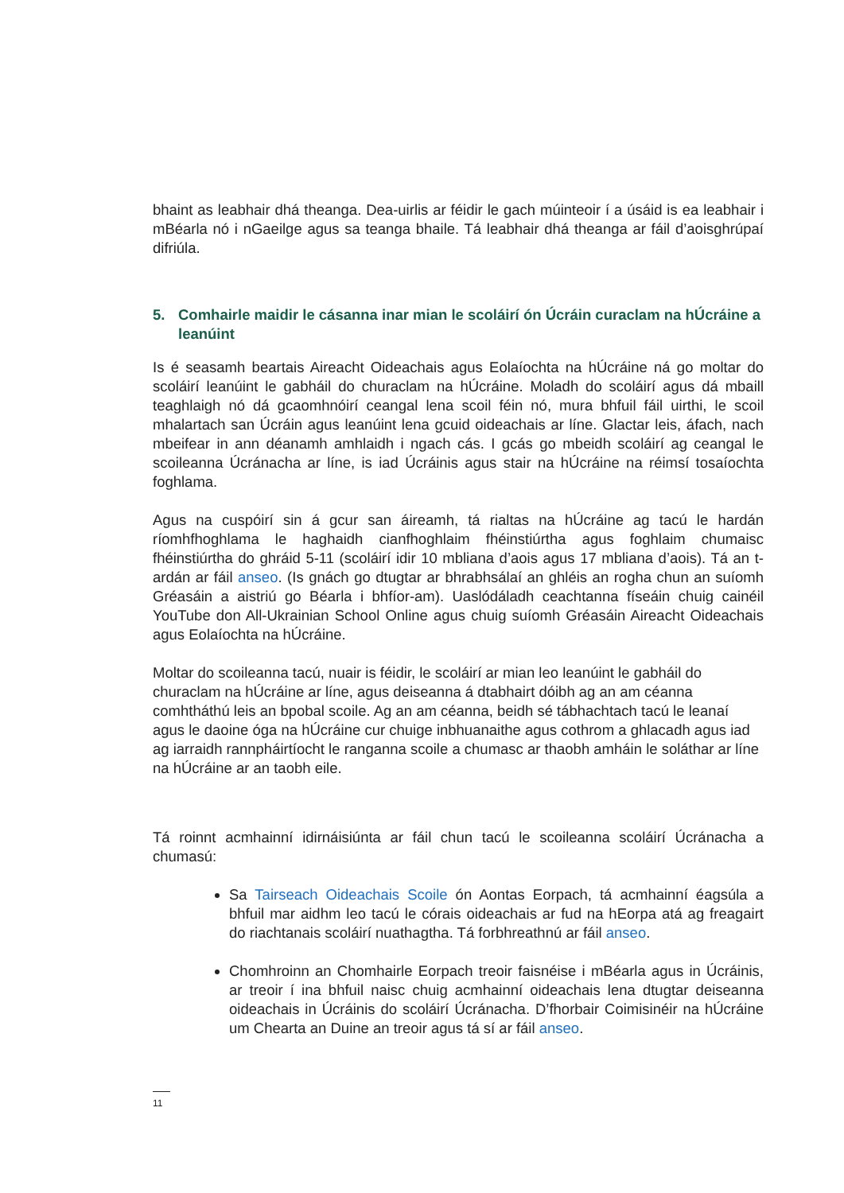bhaint as leabhair dhá theanga. Dea-uirlis ar féidir le gach múinteoir í a úsáid is ea leabhair i mBéarla nó i nGaeilge agus sa teanga bhaile. Tá leabhair dhá theanga ar fáil d’aoisghrúpaí difriúla.
5. Comhairle maidir le cásanna inar mian le scoláirí ón Úcráin curaclam na hÚcráine a leanúint
Is é seasamh beartais Aireacht Oideachais agus Eolaíochta na hÚcráine ná go moltar do scoláirí leanúint le gabháil do churaclam na hÚcráine. Moladh do scoláirí agus dá mbaill teaghlaigh nó dá gcaomhnóirí ceangal lena scoil féin nó, mura bhfuil fáil uirthi, le scoil mhalartach san Úcráin agus leanúint lena gcuid oideachais ar líne. Glactar leis, áfach, nach mbeifear in ann déanamh amhlaidh i ngach cás. I gcás go mbeidh scoláirí ag ceangal le scoileanna Úcránacha ar líne, is iad Úcráinis agus stair na hÚcráine na réimsí tosaíochta foghlama.
Agus na cuspóirí sin á gcur san áireamh, tá rialtas na hÚcráine ag tacú le hardán ríomhfhoghlama le haghaidh cianfhoghlaim fhéinstiúrtha agus foghlaim chumaisc fhéinstiúrtha do ghráid 5-11 (scoláirí idir 10 mbliana d’aois agus 17 mbliana d’aois). Tá an t-ardán ar fáil anseo. (Is gnách go dtugtar ar bhrabhsálaí an ghléis an rogha chun an suíomh Gréasáin a aistriú go Béarla i bhfíor-am). Uaslódáladh ceachtanna físeáin chuig cainéil YouTube don All-Ukrainian School Online agus chuig suíomh Gréasáin Aireacht Oideachais agus Eolaíochta na hÚcráine.
Moltar do scoileanna tacú, nuair is féidir, le scoláirí ar mian leo leanúint le gabháil do churaclam na hÚcráine ar líne, agus deiseanna á dtabhairt dóibh ag an am céanna comhtháthú leis an bpobal scoile. Ag an am céanna, beidh sé tábhachtach tacú le leanaí agus le daoine óga na hÚcráine cur chuige inbhuanaithe agus cothrom a ghlacadh agus iad ag iarraidh rannpháirtíocht le ranganna scoile a chumasc ar thaobh amháin le soláthar ar líne na hÚcráine ar an taobh eile.
Tá roinnt acmhainní idirnáisiúnta ar fáil chun tacú le scoileanna scoláirí Úcránacha a chumasú:
Sa Tairseach Oideachais Scoile ón Aontas Eorpach, tá acmhainní éagsúla a bhfuil mar aidhm leo tacú le córais oideachais ar fud na hEorpa atá ag freagairt do riachtanais scoláirí nuathagtha. Tá forbhreathnú ar fáil anseo.
Chomhroinn an Chomhairle Eorpach treoir faisnéise i mBéarla agus in Úcráinis, ar treoir í ina bhfuil naisc chuig acmhainní oideachais lena dtugtar deiseanna oideachais in Úcráinis do scoláirí Úcránacha. D’fhorbair Coimisinéir na hÚcráine um Chearta an Duine an treoir agus tá sí ar fáil anseo.
11